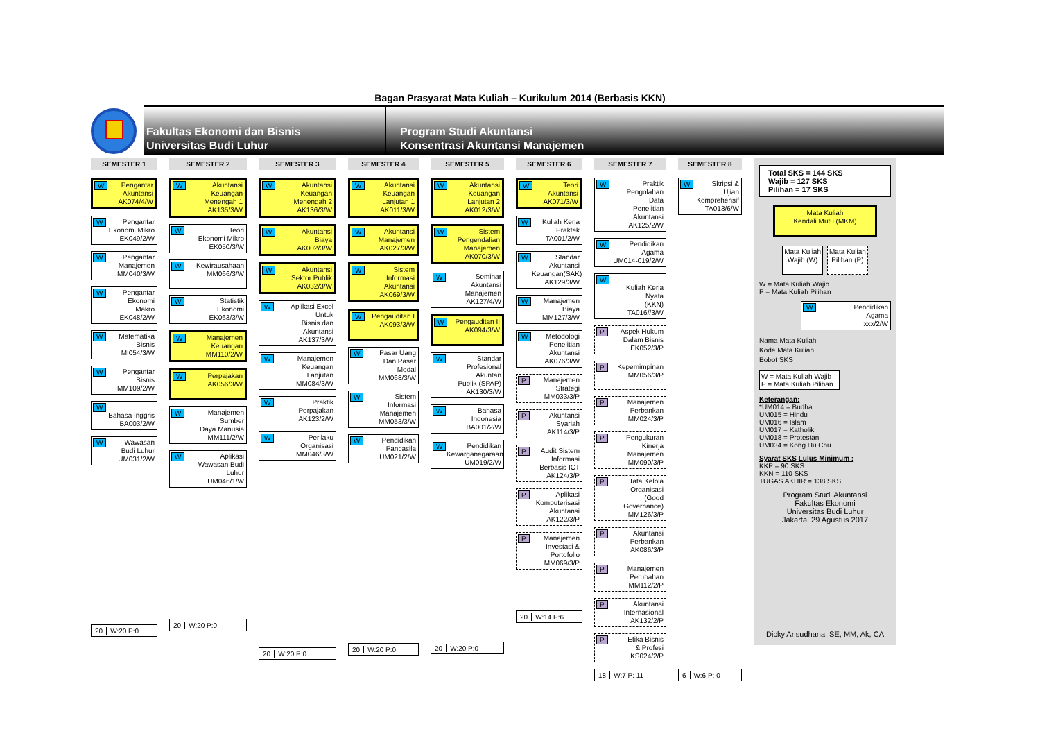Bagan Prasyarat Mata Kuliah – Kurikulum 2014 (Berbasis KKN)
Fakultas Ekonomi dan Bisnis
Universitas Budi Luhur
Program Studi Akuntansi
Konsentrasi Akuntansi Manajemen
SEMESTER 1
W Pengantar
Akuntansi
AK074/4/W
W Pengantar
Ekonomi Mikro
EK049/2/W
W Pengantar
Manajemen
MM040/3/W
W Pengantar
Ekonomi Makro
EK048/2/W
W Matematika
Bisnis
MI054/3/W
W Pengantar
Bisnis
MM109/2/W
W
Bahasa Inggris
BA003/2/W
W Wawasan
Budi Luhur
UM031/2/W
20 W:20 P:0
SEMESTER 2
W Akuntansi
Keuangan
Menengah 1
AK135/3/W
W Teori
Ekonomi Mikro
EK050/3/W
W Kewirausahaan
MM066/3/W
W Statistik
Ekonomi
EK063/3/W
W Manajemen
Keuangan
MM110/2/W
W Perpajakan
AK056/3/W
W Manajemen Sumber
Daya Manusia
MM111/2/W
W Aplikasi
Wawasan Budi Luhur
UM046/1/W
20 W:20 P:0
SEMESTER 3
W Akuntansi Keuangan
Menengah 2
AK136/3/W
W Akuntansi
Biaya
AK002/3/W
W Akuntansi
Sektor Publik
AK032/3/W
W Aplikasi Excel Untuk
Bisnis dan Akuntansi
AK137/3/W
W Manajemen
Keuangan
Lanjutan
MM084/3/W
W Praktik
Perpajakan
AK123/2/W
W Perilaku
Organisasi
MM046/3/W
20 W:20 P:0
SEMESTER 4
W Akuntansi
Keuangan
Lanjutan 1
AK011/3/W
W Akuntansi
Manajemen
AK027/3/W
W Sistem
Informasi Akuntansi
AK069/3/W
W Pengauditan I
AK093/3/W
W Pasar Uang
Dan Pasar Modal
MM068/3/W
W Sistem
Informasi
Manajemen
MM053/3/W
W Pendidikan
Pancasila
UM021/2/W
20 W:20 P:0
SEMESTER 5
W Akuntansi
Keuangan Lanjutan 2
AK012/3/W
W Sistem
Pengendalian
Manajemen
AK070/3/W
W Seminar
Akuntansi
Manajemen
AK127/4/W
W Pengauditan II
AK094/3/W
W Standar
Profesional Akuntan
Publik (SPAP)
AK130/3/W
W Bahasa
Indonesia
BA001/2/W
W Pendidikan
Kewarganegaraan
UM019/2/W
20 W:20 P:0
SEMESTER 6
W Teori
Akuntansi
AK071/3/W
W Kuliah Kerja
Praktek
TA001/2/W
W Standar
Akuntansi
Keuangan(SAK)
AK129/3/W
W Manajemen
Biaya
MM127/3/W
W Metodologi
Penelitian
Akuntansi
AK076/3/W
P Manajemen
Strategi
MM033/3/P
P Akuntansi
Syariah
AK114/3/P
P Audit Sistem
Informasi
Berbasis ICT
AK124/3/P
P Aplikasi
Komputerisasi
Akuntansi
AK122/3/P
P Manajemen
Investasi &
Portofolio
MM069/3/P
20 W:14 P:6
SEMESTER 7
W Praktik
Pengolahan Data
Penelitian Akuntansi
AK125/2/W
W Pendidikan
Agama
UM014-019/2/W
W
Kuliah Kerja Nyata
(KKN)
TA016//3/W
P Aspek Hukum
Dalam Bisnis
EK052/3/P
P Kepemimpinan
MM056/3/P
P Manajemen
Perbankan
MM024/3/P
P Pengukuran
Kinerja Manajemen
MM090/3/P
P Tata Kelola
Organisasi (Good
Governance)
MM126/3/P
P Akuntansi
Perbankan
AK086/3/P
P Manajemen
Perubahan
MM112/2/P
P Akuntansi
Internasional
AK132/2/P
P Etika Bisnis
& Profesi
KS024/2/P
18 W:7 P: 11
SEMESTER 8
W Skripsi & Ujian
Komprehensif
TA013/6/W
6 W:6 P: 0
Total SKS = 144 SKS
Wajib = 127 SKS
Pilihan = 17 SKS
Mata Kuliah
Kendali Mutu (MKM)
Mata Kuliah
Wajib (W)
Mata Kuliah
Pilihan (P)
W = Mata Kuliah Wajib
P = Mata Kuliah Pilihan
W Pendidikan
Agama
xxx/2/W
Nama Mata Kuliah
Kode Mata Kuliah
Bobot SKS
W = Mata Kuliah Wajib
P = Mata Kuliah Pilihan
Keterangan:
*UM014 = Budha
UM015 = Hindu
UM016 = Islam
UM017 = Katholik
UM018 = Protestan
UM034 = Kong Hu Chu
Syarat SKS Lulus Minimum :
KKP = 90 SKS
KKN = 110 SKS
TUGAS AKHIR = 138 SKS
Program Studi Akuntansi
Fakultas Ekonomi
Universitas Budi Luhur
Jakarta, 29 Agustus 2017
Dicky Arisudhana, SE, MM, Ak, CA